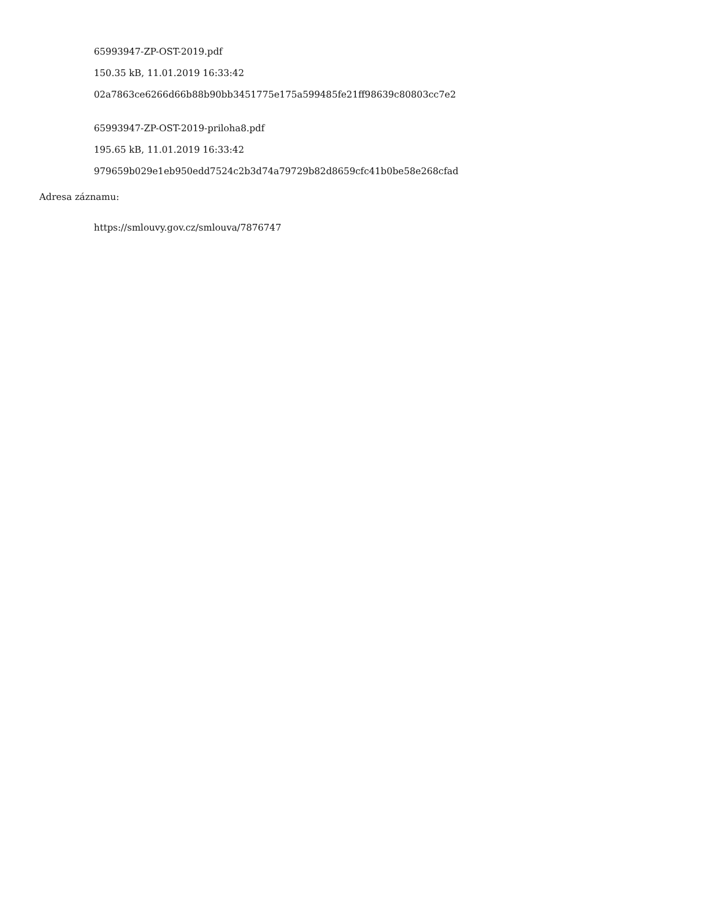65993947-ZP-OST-2019.pdf
150.35 kB, 11.01.2019 16:33:42
02a7863ce6266d66b88b90bb3451775e175a599485fe21ff98639c80803cc7e2
65993947-ZP-OST-2019-priloha8.pdf
195.65 kB, 11.01.2019 16:33:42
979659b029e1eb950edd7524c2b3d74a79729b82d8659cfc41b0be58e268cfad
Adresa záznamu:
https://smlouvy.gov.cz/smlouva/7876747